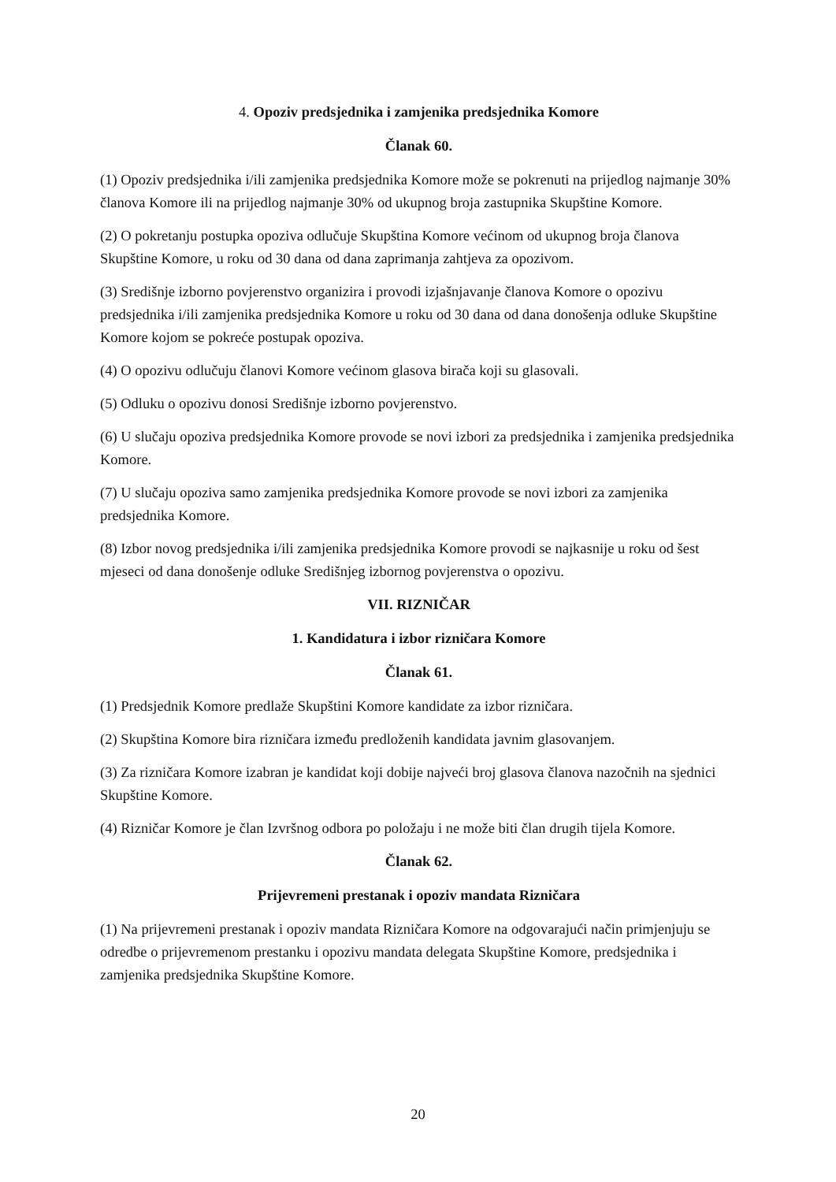4. Opoziv predsjednika i zamjenika predsjednika Komore
Članak 60.
(1) Opoziv predsjednika i/ili zamjenika predsjednika Komore može se pokrenuti na prijedlog najmanje 30% članova Komore ili na prijedlog najmanje 30% od ukupnog broja zastupnika Skupštine Komore.
(2) O pokretanju postupka opoziva odlučuje Skupština Komore većinom od ukupnog broja članova Skupštine Komore, u roku od 30 dana od dana zaprimanja zahtjeva za opozivom.
(3) Središnje izborno povjerenstvo organizira i provodi izjašnjavanje članova Komore o opozivu predsjednika i/ili zamjenika predsjednika Komore u roku od 30 dana od dana donošenja odluke Skupštine Komore kojom se pokreće postupak opoziva.
(4) O opozivu odlučuju članovi Komore većinom glasova birača koji su glasovali.
(5) Odluku o opozivu donosi Središnje izborno povjerenstvo.
(6) U slučaju opoziva predsjednika Komore provode se novi izbori za predsjednika i zamjenika predsjednika Komore.
(7) U slučaju opoziva samo zamjenika predsjednika Komore provode se novi izbori za zamjenika predsjednika Komore.
(8) Izbor novog predsjednika i/ili zamjenika predsjednika Komore provodi se najkasnije u roku od šest mjeseci od dana donošenje odluke Središnjeg izbornog povjerenstva o opozivu.
VII. RIZNIČAR
1. Kandidatura i izbor rizničara Komore
Članak 61.
(1) Predsjednik Komore predlaže Skupštini Komore kandidate za izbor rizničara.
(2) Skupština Komore bira rizničara između predloženih kandidata javnim glasovanjem.
(3) Za rizničara Komore izabran je kandidat koji dobije najveći broj glasova članova nazočnih na sjednici Skupštine Komore.
(4) Rizničar Komore je član Izvršnog odbora po položaju i ne može biti član drugih tijela Komore.
Članak 62.
Prijevremeni prestanak i opoziv mandata Rizničara
(1) Na prijevremeni prestanak i opoziv mandata Rizničara Komore na odgovarajući način primjenjuju se odredbe o prijevremenom prestanku i opozivu mandata delegata Skupštine Komore, predsjednika i zamjenika predsjednika Skupštine Komore.
20